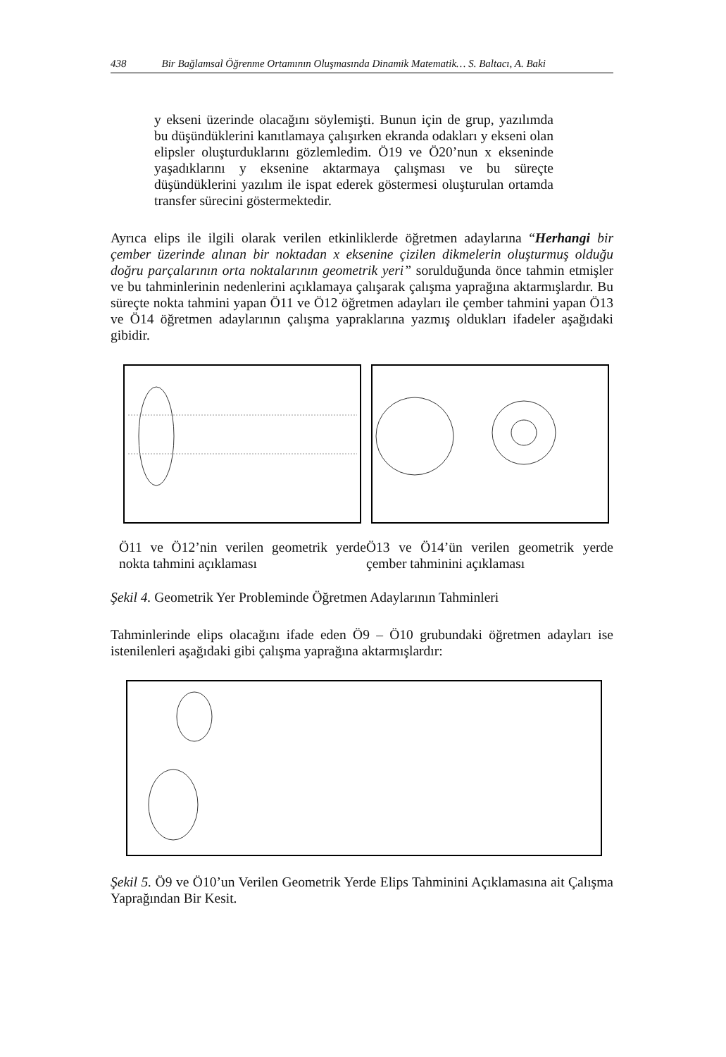438 Bir Bağlamsal Öğrenme Ortamının Oluşmasında Dinamik Matematik… S. Baltacı, A. Baki
y ekseni üzerinde olacağını söylemişti. Bunun için de grup, yazılımda bu düşündüklerini kanıtlamaya çalışırken ekranda odakları y ekseni olan elipsler oluşturduklarını gözlemledim. Ö19 ve Ö20’nun x ekseninde yaşadıklarını y eksenine aktarmaya çalışması ve bu süreçte düşündüklerini yazılım ile ispat ederek göstermesi oluşturulan ortamda transfer sürecini göstermektedir.
Ayrıca elips ile ilgili olarak verilen etkinliklerde öğretmen adaylarına “Herhangi bir çember üzerinde alınan bir noktadan x eksenine çizilen dikmelerin oluşturmuş olduğu doğru parçalarının orta noktalarının geometrik yeri” sorulduğunda önce tahmin etmişler ve bu tahminlerinin nedenlerini açıklamaya çalışarak çalışma yaprağına aktarmışlardır. Bu süreçte nokta tahmini yapan Ö11 ve Ö12 öğretmen adayları ile çember tahmini yapan Ö13 ve Ö14 öğretmen adaylarının çalışma yapraklarına yazmış oldukları ifadeler aşağıdaki gibidir.
Ö11 ve Ö12’nin verilen geometrik yerde nokta tahmini açıklaması
Ö13 ve Ö14’ün verilen geometrik yerde çember tahminini açıklaması
Şekil 4. Geometrik Yer Probleminde Öğretmen Adaylarının Tahminleri
Tahminlerinde elips olacağını ifade eden Ö9 – Ö10 grubundaki öğretmen adayları ise istenilenleri aşağıdaki gibi çalışma yaprağına aktarmışlardır:
Şekil 5. Ö9 ve Ö10’un Verilen Geometrik Yerde Elips Tahminini Açıklamasına ait Çalışma Yaprağından Bir Kesit.